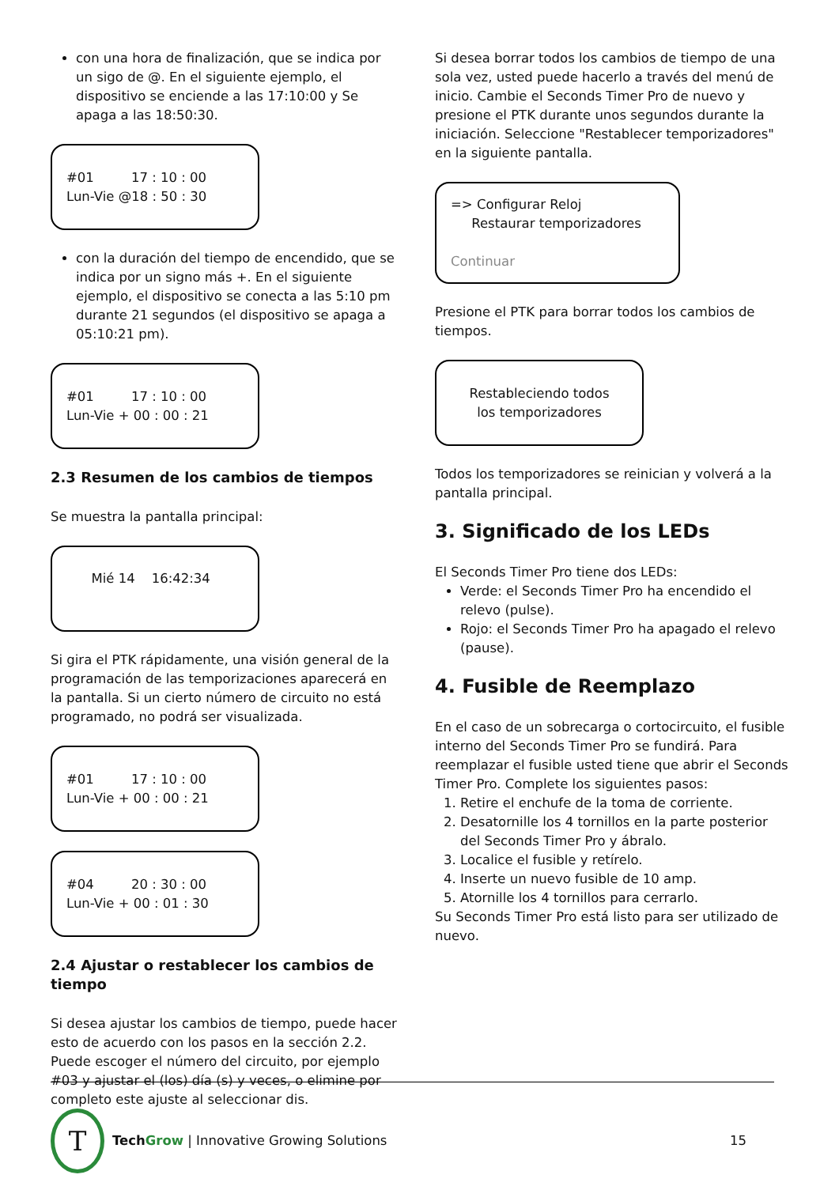con una hora de finalización, que se indica por un sigo de @. En el siguiente ejemplo, el dispositivo se enciende a las 17:10:00 y Se apaga a las 18:50:30.
#01 17 : 10 : 00
Lun-Vie @18 : 50 : 30
con la duración del tiempo de encendido, que se indica por un signo más +. En el siguiente ejemplo, el dispositivo se conecta a las 5:10 pm durante 21 segundos (el dispositivo se apaga a 05:10:21 pm).
#01 17 : 10 : 00
Lun-Vie + 00 : 00 : 21
2.3 Resumen de los cambios de tiempos
Se muestra la pantalla principal:
Mié 14 16:42:34
Si gira el PTK rápidamente, una visión general de la programación de las temporizaciones aparecerá en la pantalla. Si un cierto número de circuito no está programado, no podrá ser visualizada.
#01 17 : 10 : 00
Lun-Vie + 00 : 00 : 21
#04 20 : 30 : 00
Lun-Vie + 00 : 01 : 30
2.4 Ajustar o restablecer los cambios de tiempo
Si desea ajustar los cambios de tiempo, puede hacer esto de acuerdo con los pasos en la sección 2.2. Puede escoger el número del circuito, por ejemplo #03 y ajustar el (los) día (s) y veces, o elimine por completo este ajuste al seleccionar dis.
Si desea borrar todos los cambios de tiempo de una sola vez, usted puede hacerlo a través del menú de inicio. Cambie el Seconds Timer Pro de nuevo y presione el PTK durante unos segundos durante la iniciación. Seleccione "Restablecer temporizadores" en la siguiente pantalla.
=> Configurar Reloj
Restaurar temporizadores
Continuar
Presione el PTK para borrar todos los cambios de tiempos.
Restableciendo todos
los temporizadores
Todos los temporizadores se reinician y volverá a la pantalla principal.
3. Significado de los LEDs
El Seconds Timer Pro tiene dos LEDs:
Verde: el Seconds Timer Pro ha encendido el relevo (pulse).
Rojo: el Seconds Timer Pro ha apagado el relevo (pause).
4. Fusible de Reemplazo
En el caso de un sobrecarga o cortocircuito, el fusible interno del Seconds Timer Pro se fundirá. Para reemplazar el fusible usted tiene que abrir el Seconds Timer Pro. Complete los siguientes pasos:
1. Retire el enchufe de la toma de corriente.
2. Desatornille los 4 tornillos en la parte posterior del Seconds Timer Pro y ábralo.
3. Localice el fusible y retírelo.
4. Inserte un nuevo fusible de 10 amp.
5. Atornille los 4 tornillos para cerrarlo.
Su Seconds Timer Pro está listo para ser utilizado de nuevo.
T
Tech Grow | Innovative Growing Solutions 15